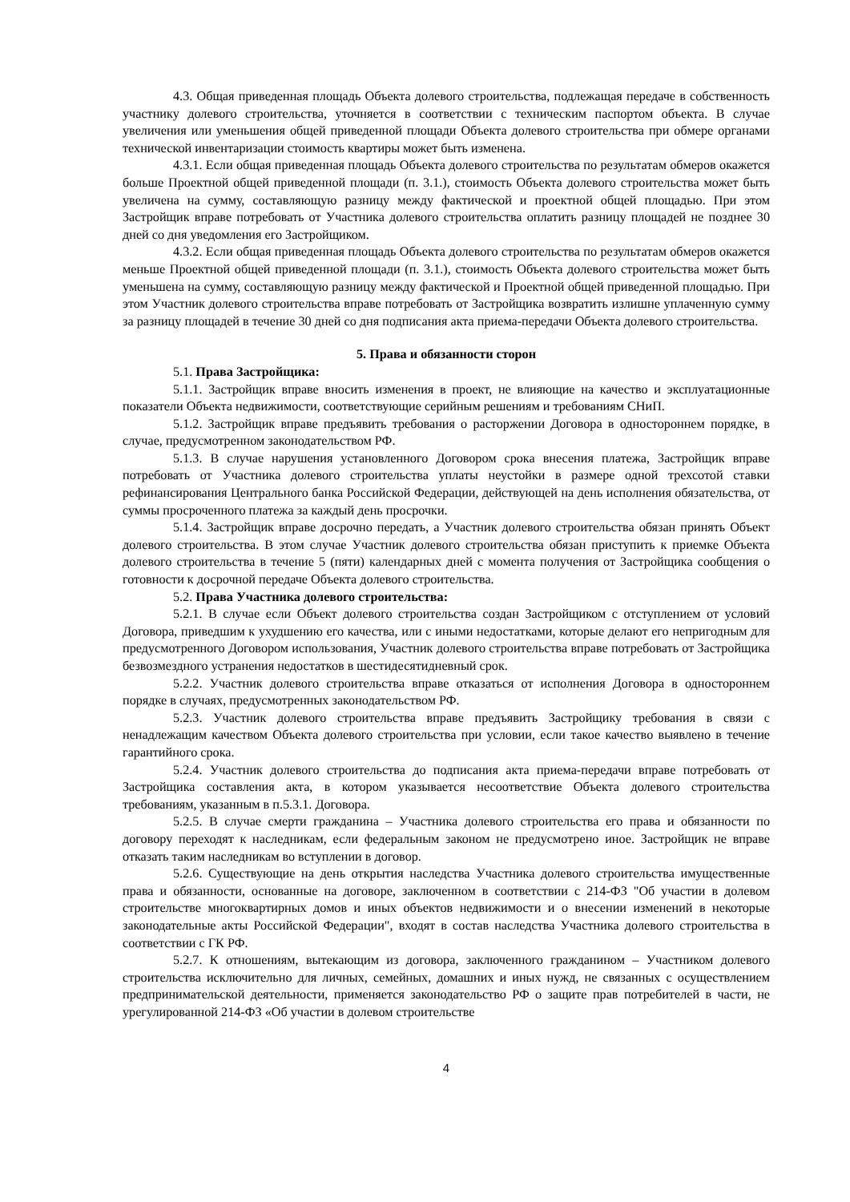4.3. Общая приведенная площадь Объекта долевого строительства, подлежащая передаче в собственность участнику долевого строительства, уточняется в соответствии с техническим паспортом объекта. В случае увеличения или уменьшения общей приведенной площади Объекта долевого строительства при обмере органами технической инвентаризации стоимость квартиры может быть изменена.
4.3.1. Если общая приведенная площадь Объекта долевого строительства по результатам обмеров окажется больше Проектной общей приведенной площади (п. 3.1.), стоимость Объекта долевого строительства может быть увеличена на сумму, составляющую разницу между фактической и проектной общей площадью. При этом Застройщик вправе потребовать от Участника долевого строительства оплатить разницу площадей не позднее 30 дней со дня уведомления его Застройщиком.
4.3.2. Если общая приведенная площадь Объекта долевого строительства по результатам обмеров окажется меньше Проектной общей приведенной площади (п. 3.1.), стоимость Объекта долевого строительства может быть уменьшена на сумму, составляющую разницу между фактической и Проектной общей приведенной площадью. При этом Участник долевого строительства вправе потребовать от Застройщика возвратить излишне уплаченную сумму за разницу площадей в течение 30 дней со дня подписания акта приема-передачи Объекта долевого строительства.
5. Права и обязанности сторон
5.1. Права Застройщика:
5.1.1. Застройщик вправе вносить изменения в проект, не влияющие на качество и эксплуатационные показатели Объекта недвижимости, соответствующие серийным решениям и требованиям СНиП.
5.1.2. Застройщик вправе предъявить требования о расторжении Договора в одностороннем порядке, в случае, предусмотренном законодательством РФ.
5.1.3. В случае нарушения установленного Договором срока внесения платежа, Застройщик вправе потребовать от Участника долевого строительства уплаты неустойки в размере одной трехсотой ставки рефинансирования Центрального банка Российской Федерации, действующей на день исполнения обязательства, от суммы просроченного платежа за каждый день просрочки.
5.1.4. Застройщик вправе досрочно передать, а Участник долевого строительства обязан принять Объект долевого строительства. В этом случае Участник долевого строительства обязан приступить к приемке Объекта долевого строительства в течение 5 (пяти) календарных дней с момента получения от Застройщика сообщения о готовности к досрочной передаче Объекта долевого строительства.
5.2. Права Участника долевого строительства:
5.2.1. В случае если Объект долевого строительства создан Застройщиком с отступлением от условий Договора, приведшим к ухудшению его качества, или с иными недостатками, которые делают его непригодным для предусмотренного Договором использования, Участник долевого строительства вправе потребовать от Застройщика безвозмездного устранения недостатков в шестидесятидневный срок.
5.2.2. Участник долевого строительства вправе отказаться от исполнения Договора в одностороннем порядке в случаях, предусмотренных законодательством РФ.
5.2.3. Участник долевого строительства вправе предъявить Застройщику требования в связи с ненадлежащим качеством Объекта долевого строительства при условии, если такое качество выявлено в течение гарантийного срока.
5.2.4. Участник долевого строительства до подписания акта приема-передачи вправе потребовать от Застройщика составления акта, в котором указывается несоответствие Объекта долевого строительства требованиям, указанным в п.5.3.1. Договора.
5.2.5. В случае смерти гражданина – Участника долевого строительства его права и обязанности по договору переходят к наследникам, если федеральным законом не предусмотрено иное. Застройщик не вправе отказать таким наследникам во вступлении в договор.
5.2.6. Существующие на день открытия наследства Участника долевого строительства имущественные права и обязанности, основанные на договоре, заключенном в соответствии с 214-ФЗ "Об участии в долевом строительстве многоквартирных домов и иных объектов недвижимости и о внесении изменений в некоторые законодательные акты Российской Федерации", входят в состав наследства Участника долевого строительства в соответствии с ГК РФ.
5.2.7. К отношениям, вытекающим из договора, заключенного гражданином – Участником долевого строительства исключительно для личных, семейных, домашних и иных нужд, не связанных с осуществлением предпринимательской деятельности, применяется законодательство РФ о защите прав потребителей в части, не урегулированной 214-ФЗ «Об участии в долевом строительстве
4